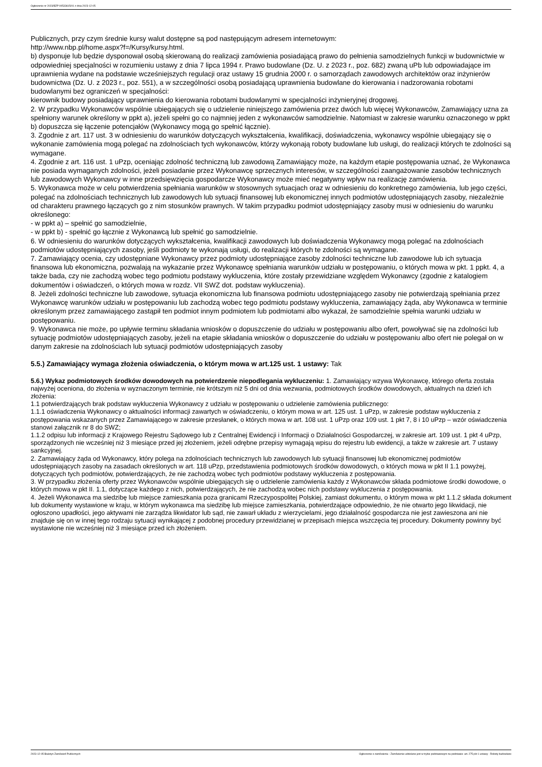Ogłoszenie nr 2023/BZP 00533615/01 z dnia 2023-12-05
Publicznych, przy czym średnie kursy walut dostępne są pod następującym adresem internetowym:
http://www.nbp.pl/home.aspx?f=/Kursy/kursy.html.
b) dysponuje lub będzie dysponował osobą skierowaną do realizacji zamówienia posiadającą prawo do pełnienia samodzielnych funkcji w budownictwie w odpowiedniej specjalności w rozumieniu ustawy z dnia 7 lipca 1994 r. Prawo budowlane (Dz. U. z 2023 r., poz. 682) zwaną uPb lub odpowiadające im uprawnienia wydane na podstawie wcześniejszych regulacji oraz ustawy 15 grudnia 2000 r. o samorządach zawodowych architektów oraz inżynierów budownictwa (Dz. U. z 2023 r., poz. 551), a w szczególności osobą posiadającą uprawnienia budowlane do kierowania i nadzorowania robotami budowlanymi bez ograniczeń w specjalności:
kierownik budowy posiadający uprawnienia do kierowania robotami budowlanymi w specjalności inżynieryjnej drogowej.
2. W przypadku Wykonawców wspólnie ubiegających się o udzielenie niniejszego zamówienia przez dwóch lub więcej Wykonawców, Zamawiający uzna za spełniony warunek określony w ppkt a), jeżeli spełni go co najmniej jeden z wykonawców samodzielnie. Natomiast w zakresie warunku oznaczonego w ppkt b) dopuszcza się łączenie potencjałów (Wykonawcy mogą go spełnić łącznie).
3. Zgodnie z art. 117 ust. 3 w odniesieniu do warunków dotyczących wykształcenia, kwalifikacji, doświadczenia, wykonawcy wspólnie ubiegający się o wykonanie zamówienia mogą polegać na zdolnościach tych wykonawców, którzy wykonają roboty budowlane lub usługi, do realizacji których te zdolności są wymagane.
4. Zgodnie z art. 116 ust. 1 uPzp, oceniając zdolność techniczną lub zawodową Zamawiający może, na każdym etapie postępowania uznać, że Wykonawca nie posiada wymaganych zdolności, jeżeli posiadanie przez Wykonawcę sprzecznych interesów, w szczególności zaangażowanie zasobów technicznych lub zawodowych Wykonawcy w inne przedsięwzięcia gospodarcze Wykonawcy może mieć negatywny wpływ na realizację zamówienia.
5. Wykonawca może w celu potwierdzenia spełniania warunków w stosownych sytuacjach oraz w odniesieniu do konkretnego zamówienia, lub jego części, polegać na zdolnościach technicznych lub zawodowych lub sytuacji finansowej lub ekonomicznej innych podmiotów udostępniających zasoby, niezależnie od charakteru prawnego łączących go z nim stosunków prawnych. W takim przypadku podmiot udostępniający zasoby musi w odniesieniu do warunku określonego:
- w ppkt a) – spełnić go samodzielnie,
- w ppkt b) - spełnić go łącznie z Wykonawcą lub spełnić go samodzielnie.
6. W odniesieniu do warunków dotyczących wykształcenia, kwalifikacji zawodowych lub doświadczenia Wykonawcy mogą polegać na zdolnościach podmiotów udostępniających zasoby, jeśli podmioty te wykonają usługi, do realizacji których te zdolności są wymagane.
7. Zamawiający ocenia, czy udostępniane Wykonawcy przez podmioty udostępniające zasoby zdolności techniczne lub zawodowe lub ich sytuacja finansowa lub ekonomiczna, pozwalają na wykazanie przez Wykonawcę spełniania warunków udziału w postępowaniu, o których mowa w pkt. 1 ppkt. 4, a także bada, czy nie zachodzą wobec tego podmiotu podstawy wykluczenia, które zostały przewidziane względem Wykonawcy (zgodnie z katalogiem dokumentów i oświadczeń, o których mowa w rozdz. VII SWZ dot. podstaw wykluczenia).
8. Jeżeli zdolności techniczne lub zawodowe, sytuacja ekonomiczna lub finansowa podmiotu udostępniającego zasoby nie potwierdzają spełniania przez Wykonawcę warunków udziału w postępowaniu lub zachodzą wobec tego podmiotu podstawy wykluczenia, zamawiający żąda, aby Wykonawca w terminie określonym przez zamawiającego zastąpił ten podmiot innym podmiotem lub podmiotami albo wykazał, że samodzielnie spełnia warunki udziału w postępowaniu.
9. Wykonawca nie może, po upływie terminu składania wniosków o dopuszczenie do udziału w postępowaniu albo ofert, powoływać się na zdolności lub sytuację podmiotów udostępniających zasoby, jeżeli na etapie składania wniosków o dopuszczenie do udziału w postępowaniu albo ofert nie polegał on w danym zakresie na zdolnościach lub sytuacji podmiotów udostępniających zasoby
5.5.) Zamawiający wymaga złożenia oświadczenia, o którym mowa w art.125 ust. 1 ustawy: Tak
5.6.) Wykaz podmiotowych środków dowodowych na potwierdzenie niepodlegania wykluczeniu: 1. Zamawiający wzywa Wykonawcę, którego oferta została najwyżej oceniona, do złożenia w wyznaczonym terminie, nie krótszym niż 5 dni od dnia wezwania, podmiotowych środków dowodowych, aktualnych na dzień ich złożenia:
1.1 potwierdzających brak podstaw wykluczenia Wykonawcy z udziału w postępowaniu o udzielenie zamówienia publicznego:
1.1.1 oświadczenia Wykonawcy o aktualności informacji zawartych w oświadczeniu, o którym mowa w art. 125 ust. 1 uPzp, w zakresie podstaw wykluczenia z postępowania wskazanych przez Zamawiającego w zakresie przesłanek, o których mowa w art. 108 ust. 1 uPzp oraz 109 ust. 1 pkt 7, 8 i 10 uPzp – wzór oświadczenia stanowi załącznik nr 8 do SWZ;
1.1.2 odpisu lub informacji z Krajowego Rejestru Sądowego lub z Centralnej Ewidencji i Informacji o Działalności Gospodarczej, w zakresie art. 109 ust. 1 pkt 4 uPzp, sporządzonych nie wcześniej niż 3 miesiące przed jej złożeniem, jeżeli odrębne przepisy wymagają wpisu do rejestru lub ewidencji, a także w zakresie art. 7 ustawy sankcyjnej.
2. Zamawiający żąda od Wykonawcy, który polega na zdolnościach technicznych lub zawodowych lub sytuacji finansowej lub ekonomicznej podmiotów udostępniających zasoby na zasadach określonych w art. 118 uPzp, przedstawienia podmiotowych środków dowodowych, o których mowa w pkt II 1.1 powyżej, dotyczących tych podmiotów, potwierdzających, że nie zachodzą wobec tych podmiotów podstawy wykluczenia z postępowania.
3. W przypadku złożenia oferty przez Wykonawców wspólnie ubiegających się o udzielenie zamówienia każdy z Wykonawców składa podmiotowe środki dowodowe, o których mowa w pkt II. 1.1, dotyczące każdego z nich, potwierdzających, że nie zachodzą wobec nich podstawy wykluczenia z postępowania.
4. Jeżeli Wykonawca ma siedzibę lub miejsce zamieszkania poza granicami Rzeczypospolitej Polskiej, zamiast dokumentu, o którym mowa w pkt 1.1.2 składa dokument lub dokumenty wystawione w kraju, w którym wykonawca ma siedzibę lub miejsce zamieszkania, potwierdzające odpowiednio, że nie otwarto jego likwidacji, nie ogłoszono upadłości, jego aktywami nie zarządza likwidator lub sąd, nie zawarł układu z wierzycielami, jego działalność gospodarcza nie jest zawieszona ani nie znajduje się on w innej tego rodzaju sytuacji wynikającej z podobnej procedury przewidzianej w przepisach miejsca wszczęcia tej procedury. Dokumenty powinny być wystawione nie wcześniej niż 3 miesiące przed ich złożeniem.
2023-12-05 Biuletyn Zamówień Publicznych Ogłoszenie o zamówieniu - Zamówienie udzielane jest w trybie podstawowym na podstawie: art. 275 pkt 1 ustawy - Roboty budowlane